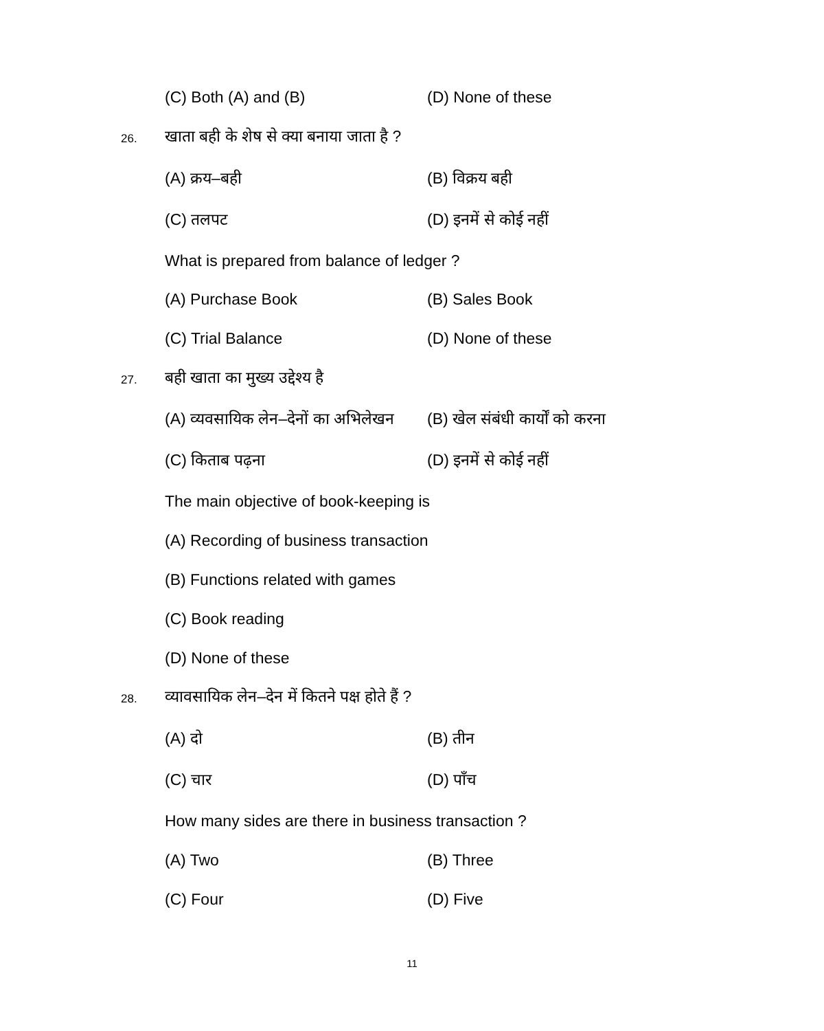(C) Both (A) and (B) (D) None of these
26.
खाता बही के शेष से क्या बनाया जाता है ?
(A) क्रय–बही (B) विक्रय बही
(C) तलपट (D) इनमें से कोई नहीं
What is prepared from balance of ledger ?
(A) Purchase Book (B) Sales Book
(C) Trial Balance (D) None of these
27. बही खाता का मुख्य उद्देश्य है
(A) व्यवसायिक लेन–देनों का अभिलेखन (B) खेल संबंधी कार्यों को करना
(C) किताब पढ़ना (D) इनमें से कोई नहीं
The main objective of book-keeping is
(A) Recording of business transaction
(B) Functions related with games
(C) Book reading
(D) None of these
28.
व्यावसायिक लेन–देन में कितने पक्ष होते हैं ?
(A) दो (B) तीन
(C) चार (D) पाँच
How many sides are there in business transaction ?
(A) Two (B) Three
(C) Four (D) Five
11